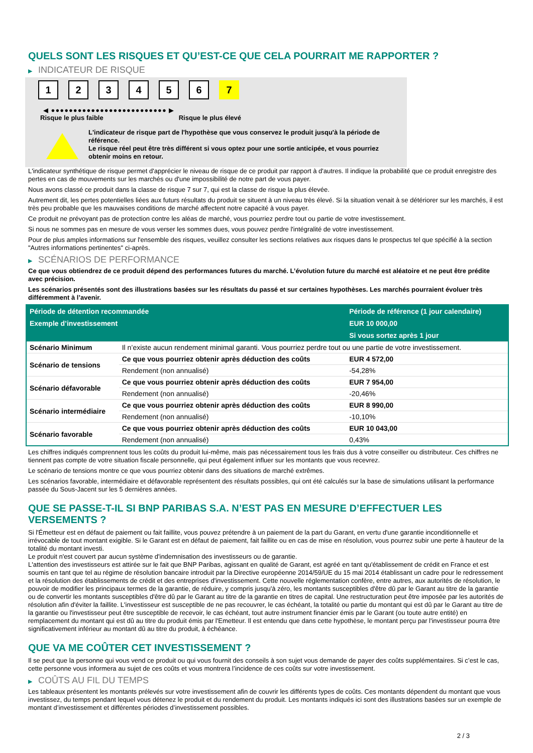QUELS SONT LES RISQUES ET QU’EST-CE QUE CELA POURRAIT ME RAPPORTER ?
▶ INDICATEUR DE RISQUE
1 2 3 4 5 6 7
◀ ●●●●●●●●●●●●●●●●●●●●●●●●●● ▶
Risque le plus faible Risque le plus élevé
L'indicateur de risque part de l'hypothèse que vous conservez le produit jusqu'à la période de référence.
Le risque réel peut être très différent si vous optez pour une sortie anticipée, et vous pourriez obtenir moins en retour.
L'indicateur synthétique de risque permet d'apprécier le niveau de risque de ce produit par rapport à d'autres. Il indique la probabilité que ce produit enregistre des pertes en cas de mouvements sur les marchés ou d'une impossibilité de notre part de vous payer.
Nous avons classé ce produit dans la classe de risque 7 sur 7, qui est la classe de risque la plus élevée.
Autrement dit, les pertes potentielles liées aux futurs résultats du produit se situent à un niveau très élevé. Si la situation venait à se détériorer sur les marchés, il est très peu probable que les mauvaises conditions de marché affectent notre capacité à vous payer.
Ce produit ne prévoyant pas de protection contre les aléas de marché, vous pourriez perdre tout ou partie de votre investissement.
Si nous ne sommes pas en mesure de vous verser les sommes dues, vous pouvez perdre l'intégralité de votre investissement.
Pour de plus amples informations sur l'ensemble des risques, veuillez consulter les sections relatives aux risques dans le prospectus tel que spécifié à la section "Autres informations pertinentes" ci-après.
▶ SCÉNARIOS DE PERFORMANCE
Ce que vous obtiendrez de ce produit dépend des performances futures du marché. L’évolution future du marché est aléatoire et ne peut être prédite avec précision.
Les scénarios présentés sont des illustrations basées sur les résultats du passé et sur certaines hypothèses. Les marchés pourraient évoluer très différemment à l’avenir.
| Période de détention recommandée | | Période de référence (1 jour calendaire) |
| --- | --- | --- |
| Exemple d’investissement | | EUR 10 000,00 |
| | | Si vous sortez après 1 jour |
| Scénario Minimum | Il n’existe aucun rendement minimal garanti. Vous pourriez perdre tout ou une partie de votre investissement. | |
| Scénario de tensions | Ce que vous pourriez obtenir après déduction des coûts | EUR 4 572,00 |
| | Rendement (non annualisé) | -54,28% |
| Scénario défavorable | Ce que vous pourriez obtenir après déduction des coûts | EUR 7 954,00 |
| | Rendement (non annualisé) | -20,46% |
| Scénario intermédiaire | Ce que vous pourriez obtenir après déduction des coûts | EUR 8 990,00 |
| | Rendement (non annualisé) | -10,10% |
| Scénario favorable | Ce que vous pourriez obtenir après déduction des coûts | EUR 10 043,00 |
| | Rendement (non annualisé) | 0,43% |
Les chiffres indiqués comprennent tous les coûts du produit lui-même, mais pas nécessairement tous les frais dus à votre conseiller ou distributeur. Ces chiffres ne tiennent pas compte de votre situation fiscale personnelle, qui peut également influer sur les montants que vous recevrez.
Le scénario de tensions montre ce que vous pourriez obtenir dans des situations de marché extrêmes.
Les scénarios favorable, intermédiaire et défavorable représentent des résultats possibles, qui ont été calculés sur la base de simulations utilisant la performance passée du Sous-Jacent sur les 5 dernières années.
QUE SE PASSE-T-IL SI BNP PARIBAS S.A. N’EST PAS EN MESURE D’EFFECTUER LES VERSEMENTS ?
Si l'Émetteur est en défaut de paiement ou fait faillite, vous pouvez prétendre à un paiement de la part du Garant, en vertu d'une garantie inconditionnelle et irrévocable de tout montant exigible. Si le Garant est en défaut de paiement, fait faillite ou en cas de mise en résolution, vous pourrez subir une perte à hauteur de la totalité du montant investi.
Le produit n'est couvert par aucun système d'indemnisation des investisseurs ou de garantie.
L'attention des investisseurs est attirée sur le fait que BNP Paribas, agissant en qualité de Garant, est agréé en tant qu'établissement de crédit en France et est soumis en tant que tel au régime de résolution bancaire introduit par la Directive européenne 2014/59/UE du 15 mai 2014 établissant un cadre pour le redressement et la résolution des établissements de crédit et des entreprises d'investissement. Cette nouvelle réglementation confère, entre autres, aux autorités de résolution, le pouvoir de modifier les principaux termes de la garantie, de réduire, y compris jusqu'à zéro, les montants susceptibles d'être dû par le Garant au titre de la garantie ou de convertir les montants susceptibles d'être dû par le Garant au titre de la garantie en titres de capital. Une restructuration peut être imposée par les autorités de résolution afin d'éviter la faillite. L'investisseur est susceptible de ne pas recouvrer, le cas échéant, la totalité ou partie du montant qui est dû par le Garant au titre de la garantie ou l'investisseur peut être susceptible de recevoir, le cas échéant, tout autre instrument financier émis par le Garant (ou toute autre entité) en remplacement du montant qui est dû au titre du produit émis par l'Emetteur. Il est entendu que dans cette hypothèse, le montant perçu par l'investisseur pourra être significativement inférieur au montant dû au titre du produit, à échéance.
QUE VA ME COÛTER CET INVESTISSEMENT ?
Il se peut que la personne qui vous vend ce produit ou qui vous fournit des conseils à son sujet vous demande de payer des coûts supplémentaires. Si c’est le cas, cette personne vous informera au sujet de ces coûts et vous montrera l’incidence de ces coûts sur votre investissement.
▶ COÛTS AU FIL DU TEMPS
Les tableaux présentent les montants prélevés sur votre investissement afin de couvrir les différents types de coûts. Ces montants dépendent du montant que vous investissez, du temps pendant lequel vous détenez le produit et du rendement du produit. Les montants indiqués ici sont des illustrations basées sur un exemple de montant d’investissement et différentes périodes d’investissement possibles.
2 / 3